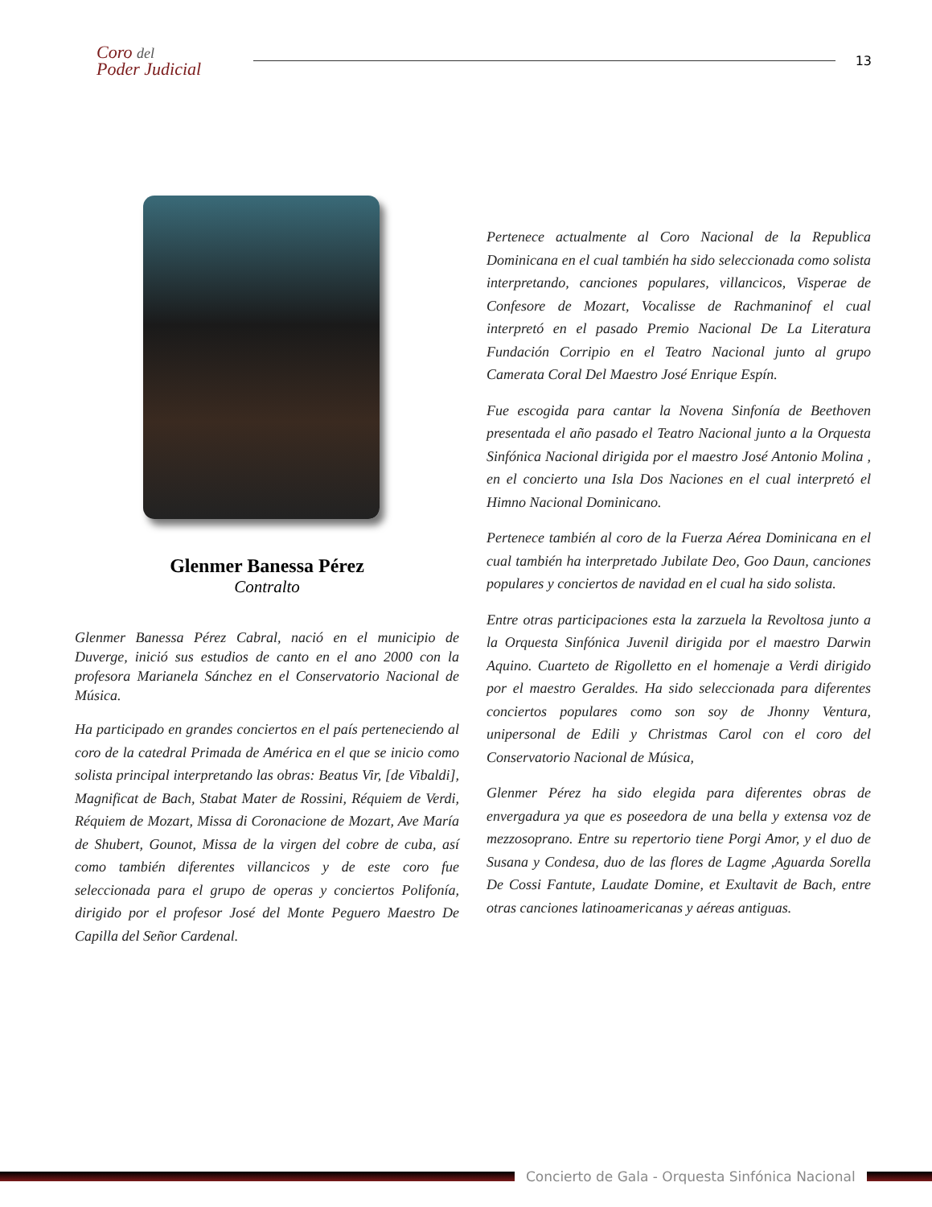Coro del
Poder Judicial
13
Glenmer Banessa Pérez
Contralto
Glenmer Banessa Pérez Cabral, nació en el municipio de Duverge, inició sus estudios de canto en el ano 2000 con la profesora Marianela Sánchez en el Conservatorio Nacional de Música.
Ha participado en grandes conciertos en el país perteneciendo al coro de la catedral Primada de América en el que se inicio como solista principal interpretando las obras: Beatus Vir, [de Vibaldi], Magnificat de Bach, Stabat Mater de Rossini, Réquiem de Verdi, Réquiem de Mozart, Missa di Coronacione de Mozart, Ave María de Shubert, Gounot, Missa de la virgen del cobre de cuba, así como también diferentes villancicos y de este coro fue seleccionada para el grupo de operas y conciertos Polifonía, dirigido por el profesor José del Monte Peguero Maestro De Capilla del Señor Cardenal.
Pertenece actualmente al Coro Nacional de la Republica Dominicana en el cual también ha sido seleccionada como solista interpretando, canciones populares, villancicos, Visperae de Confesore de Mozart, Vocalisse de Rachmaninof el cual interpretó en el pasado Premio Nacional De La Literatura Fundación Corripio en el Teatro Nacional junto al grupo Camerata Coral Del Maestro José Enrique Espín.
Fue escogida para cantar la Novena Sinfonía de Beethoven presentada el año pasado el Teatro Nacional junto a la Orquesta Sinfónica Nacional dirigida por el maestro José Antonio Molina , en el concierto una Isla Dos Naciones en el cual interpretó el Himno Nacional Dominicano.
Pertenece también al coro de la Fuerza Aérea Dominicana en el cual también ha interpretado Jubilate Deo, Goo Daun, canciones populares y conciertos de navidad en el cual ha sido solista.
Entre otras participaciones esta la zarzuela la Revoltosa junto a la Orquesta Sinfónica Juvenil dirigida por el maestro Darwin Aquino. Cuarteto de Rigolletto en el homenaje a Verdi dirigido por el maestro Geraldes. Ha sido seleccionada para diferentes conciertos populares como son soy de Jhonny Ventura, unipersonal de Edili y Christmas Carol con el coro del Conservatorio Nacional de Música,
Glenmer Pérez ha sido elegida para diferentes obras de envergadura ya que es poseedora de una bella y extensa voz de mezzosoprano. Entre su repertorio tiene Porgi Amor, y el duo de Susana y Condesa, duo de las flores de Lagme ,Aguarda Sorella De Cossi Fantute, Laudate Domine, et Exultavit de Bach, entre otras canciones latinoamericanas y aéreas antiguas.
Concierto de Gala - Orquesta Sinfónica Nacional